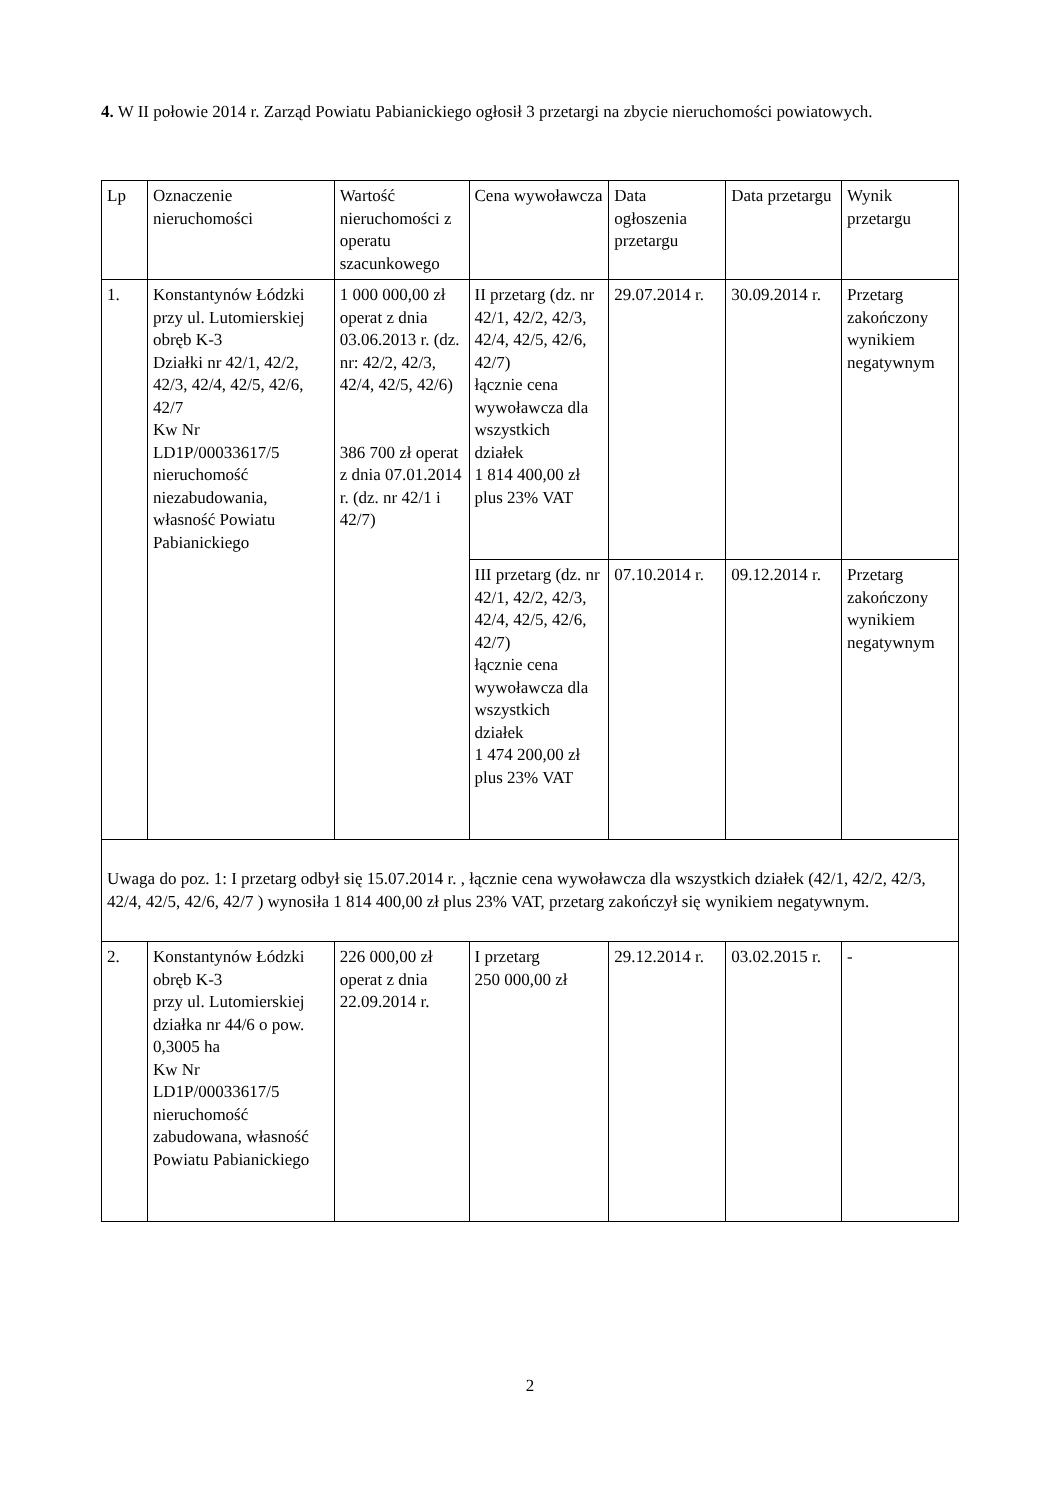4. W II połowie 2014 r. Zarząd Powiatu Pabianickiego ogłosił 3 przetargi na zbycie nieruchomości powiatowych.
| Lp | Oznaczenie nieruchomości | Wartość nieruchomości z operatu szacunkowego | Cena wywoławcza | Data ogłoszenia przetargu | Data przetargu | Wynik przetargu |
| 1. | Konstantynów Łódzki przy ul. Lutomierskiej obręb K-3 Działki nr 42/1, 42/2, 42/3, 42/4, 42/5, 42/6, 42/7 Kw Nr LD1P/00033617/5 nieruchomość niezabudowania, własność Powiatu Pabianickiego | 1 000 000,00 zł operat z dnia 03.06.2013 r. (dz. nr: 42/2, 42/3, 42/4, 42/5, 42/6) 386 700 zł operat z dnia 07.01.2014 r. (dz. nr 42/1 i 42/7) | II przetarg (dz. nr 42/1, 42/2, 42/3, 42/4, 42/5, 42/6, 42/7) łącznie cena wywoławcza dla wszystkich działek 1 814 400,00 zł plus 23% VAT | 29.07.2014 r. | 30.09.2014 r. | Przetarg zakończony wynikiem negatywnym |
| | | | III przetarg (dz. nr 42/1, 42/2, 42/3, 42/4, 42/5, 42/6, 42/7) łącznie cena wywoławcza dla wszystkich działek 1 474 200,00 zł plus 23% VAT | 07.10.2014 r. | 09.12.2014 r. | Przetarg zakończony wynikiem negatywnym |
| Uwaga do poz. 1: I przetarg odbył się 15.07.2014 r. , łącznie cena wywoławcza dla wszystkich działek (42/1, 42/2, 42/3, 42/4, 42/5, 42/6, 42/7 ) wynosiła 1 814 400,00 zł plus 23% VAT, przetarg zakończył się wynikiem negatywnym. | | | | | | |
| 2. | Konstantynów Łódzki obręb K-3 przy ul. Lutomierskiej działka nr 44/6 o pow. 0,3005 ha Kw Nr LD1P/00033617/5 nieruchomość zabudowana, własność Powiatu Pabianickiego | 226 000,00 zł operat z dnia 22.09.2014 r. | I przetarg 250 000,00 zł | 29.12.2014 r. | 03.02.2015 r. | - |
2